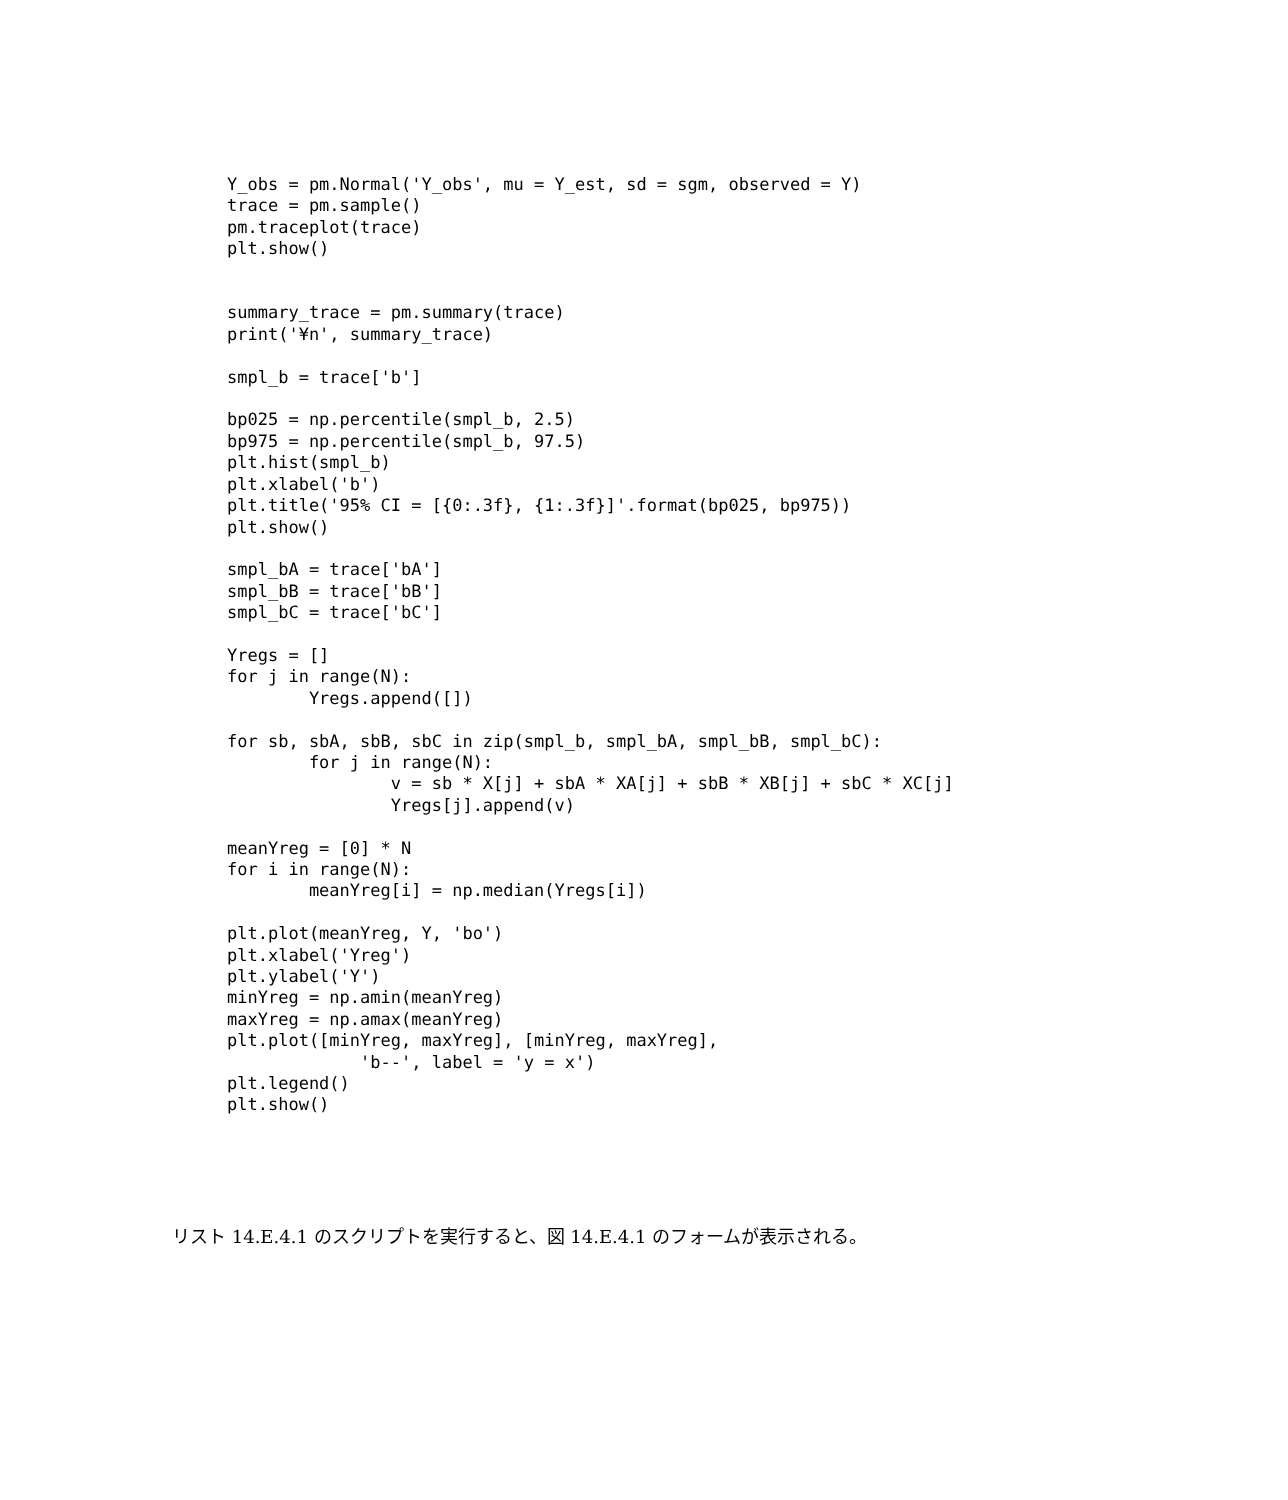Y_obs = pm.Normal('Y_obs', mu = Y_est, sd = sgm, observed = Y)
trace = pm.sample()
pm.traceplot(trace)
plt.show()


summary_trace = pm.summary(trace)
print('¥n', summary_trace)

smpl_b = trace['b']

bp025 = np.percentile(smpl_b, 2.5)
bp975 = np.percentile(smpl_b, 97.5)
plt.hist(smpl_b)
plt.xlabel('b')
plt.title('95% CI = [{0:.3f}, {1:.3f}]'.format(bp025, bp975))
plt.show()

smpl_bA = trace['bA']
smpl_bB = trace['bB']
smpl_bC = trace['bC']

Yregs = []
for j in range(N):
        Yregs.append([])

for sb, sbA, sbB, sbC in zip(smpl_b, smpl_bA, smpl_bB, smpl_bC):
        for j in range(N):
                v = sb * X[j] + sbA * XA[j] + sbB * XB[j] + sbC * XC[j]
                Yregs[j].append(v)

meanYreg = [0] * N
for i in range(N):
        meanYreg[i] = np.median(Yregs[i])

plt.plot(meanYreg, Y, 'bo')
plt.xlabel('Yreg')
plt.ylabel('Y')
minYreg = np.amin(meanYreg)
maxYreg = np.amax(meanYreg)
plt.plot([minYreg, maxYreg], [minYreg, maxYreg],
             'b--', label = 'y = x')
plt.legend()
plt.show()
リスト 14.E.4.1 のスクリプトを実行すると、図 14.E.4.1 のフォームが表示される。